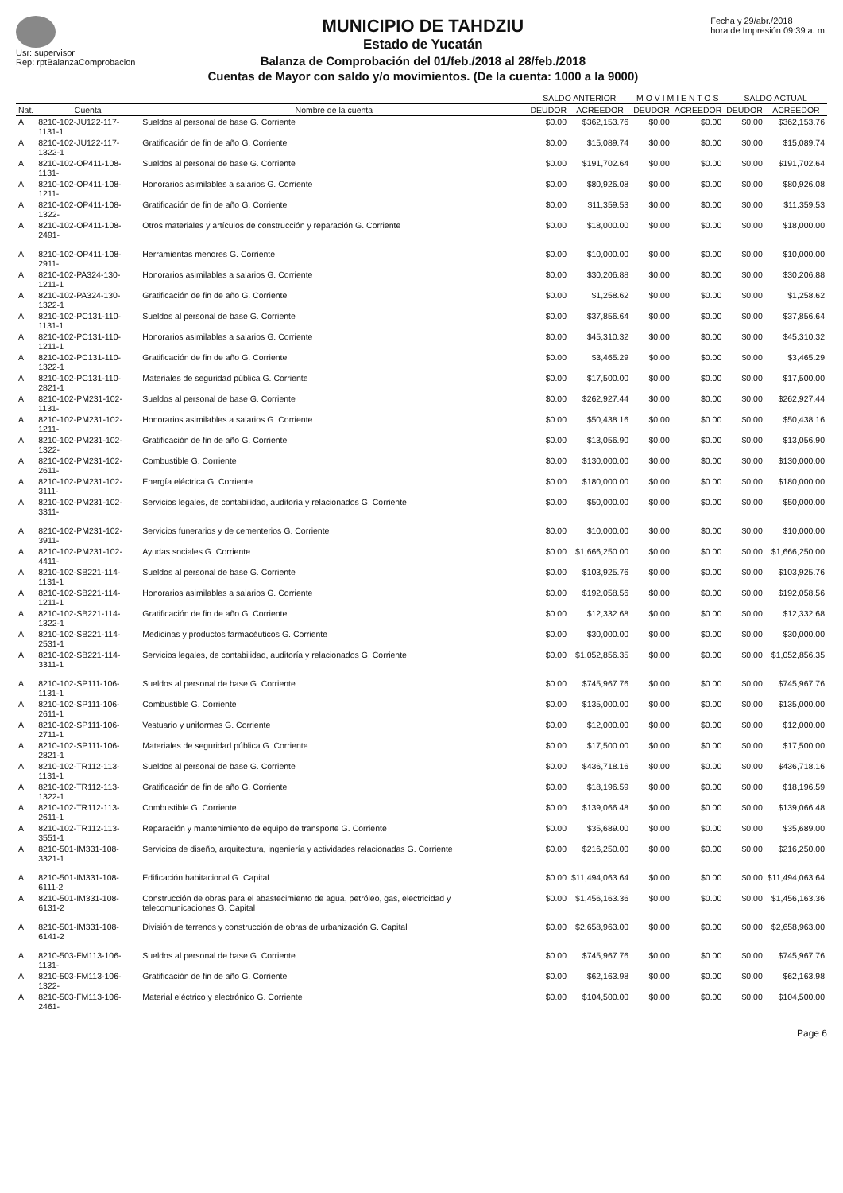Usr: supervisor
Rep: rptBalanzaComprobacion
MUNICIPIO DE TAHDZIU
Estado de Yucatán
Balanza de Comprobación del 01/feb./2018 al 28/feb./2018
Cuentas de Mayor con saldo y/o movimientos. (De la cuenta: 1000 a la 9000)
Fecha y 29/abr./2018
hora de Impresión 09:39 a. m.
| | | | SALDO ANTERIOR | | M O V I M I E N T O S | | SALDO ACTUAL | |
| --- | --- | --- | --- | --- | --- | --- | --- | --- |
| Nat. | Cuenta | Nombre de la cuenta | DEUDOR | ACREEDOR | DEUDOR | ACREEDOR | DEUDOR | ACREEDOR |
| A | 8210-102-JU122-117-1131-1 | Sueldos al personal de base G. Corriente | $0.00 | $362,153.76 | $0.00 | $0.00 | $0.00 | $362,153.76 |
| A | 8210-102-JU122-117-1322-1 | Gratificación de fin de año G. Corriente | $0.00 | $15,089.74 | $0.00 | $0.00 | $0.00 | $15,089.74 |
| A | 8210-102-OP411-108-1131- | Sueldos al personal de base G. Corriente | $0.00 | $191,702.64 | $0.00 | $0.00 | $0.00 | $191,702.64 |
| A | 8210-102-OP411-108-1211- | Honorarios asimilables a salarios G. Corriente | $0.00 | $80,926.08 | $0.00 | $0.00 | $0.00 | $80,926.08 |
| A | 8210-102-OP411-108-1322- | Gratificación de fin de año G. Corriente | $0.00 | $11,359.53 | $0.00 | $0.00 | $0.00 | $11,359.53 |
| A | 8210-102-OP411-108-2491- | Otros materiales y artículos de construcción y reparación G. Corriente | $0.00 | $18,000.00 | $0.00 | $0.00 | $0.00 | $18,000.00 |
| A | 8210-102-OP411-108-2911- | Herramientas menores G. Corriente | $0.00 | $10,000.00 | $0.00 | $0.00 | $0.00 | $10,000.00 |
| A | 8210-102-PA324-130-1211-1 | Honorarios asimilables a salarios G. Corriente | $0.00 | $30,206.88 | $0.00 | $0.00 | $0.00 | $30,206.88 |
| A | 8210-102-PA324-130-1322-1 | Gratificación de fin de año G. Corriente | $0.00 | $1,258.62 | $0.00 | $0.00 | $0.00 | $1,258.62 |
| A | 8210-102-PC131-110-1131-1 | Sueldos al personal de base G. Corriente | $0.00 | $37,856.64 | $0.00 | $0.00 | $0.00 | $37,856.64 |
| A | 8210-102-PC131-110-1211-1 | Honorarios asimilables a salarios G. Corriente | $0.00 | $45,310.32 | $0.00 | $0.00 | $0.00 | $45,310.32 |
| A | 8210-102-PC131-110-1322-1 | Gratificación de fin de año G. Corriente | $0.00 | $3,465.29 | $0.00 | $0.00 | $0.00 | $3,465.29 |
| A | 8210-102-PC131-110-2821-1 | Materiales de seguridad pública G. Corriente | $0.00 | $17,500.00 | $0.00 | $0.00 | $0.00 | $17,500.00 |
| A | 8210-102-PM231-102-1131- | Sueldos al personal de base G. Corriente | $0.00 | $262,927.44 | $0.00 | $0.00 | $0.00 | $262,927.44 |
| A | 8210-102-PM231-102-1211- | Honorarios asimilables a salarios G. Corriente | $0.00 | $50,438.16 | $0.00 | $0.00 | $0.00 | $50,438.16 |
| A | 8210-102-PM231-102-1322- | Gratificación de fin de año G. Corriente | $0.00 | $13,056.90 | $0.00 | $0.00 | $0.00 | $13,056.90 |
| A | 8210-102-PM231-102-2611- | Combustible G. Corriente | $0.00 | $130,000.00 | $0.00 | $0.00 | $0.00 | $130,000.00 |
| A | 8210-102-PM231-102-3111- | Energía eléctrica G. Corriente | $0.00 | $180,000.00 | $0.00 | $0.00 | $0.00 | $180,000.00 |
| A | 8210-102-PM231-102-3311- | Servicios legales, de contabilidad, auditoría y relacionados G. Corriente | $0.00 | $50,000.00 | $0.00 | $0.00 | $0.00 | $50,000.00 |
| A | 8210-102-PM231-102-3911- | Servicios funerarios y de cementerios G. Corriente | $0.00 | $10,000.00 | $0.00 | $0.00 | $0.00 | $10,000.00 |
| A | 8210-102-PM231-102-4411- | Ayudas sociales G. Corriente | $0.00 | $1,666,250.00 | $0.00 | $0.00 | $0.00 | $1,666,250.00 |
| A | 8210-102-SB221-114-1131-1 | Sueldos al personal de base G. Corriente | $0.00 | $103,925.76 | $0.00 | $0.00 | $0.00 | $103,925.76 |
| A | 8210-102-SB221-114-1211-1 | Honorarios asimilables a salarios G. Corriente | $0.00 | $192,058.56 | $0.00 | $0.00 | $0.00 | $192,058.56 |
| A | 8210-102-SB221-114-1322-1 | Gratificación de fin de año G. Corriente | $0.00 | $12,332.68 | $0.00 | $0.00 | $0.00 | $12,332.68 |
| A | 8210-102-SB221-114-2531-1 | Medicinas y productos farmacéuticos G. Corriente | $0.00 | $30,000.00 | $0.00 | $0.00 | $0.00 | $30,000.00 |
| A | 8210-102-SB221-114-3311-1 | Servicios legales, de contabilidad, auditoría y relacionados G. Corriente | $0.00 | $1,052,856.35 | $0.00 | $0.00 | $0.00 | $1,052,856.35 |
| A | 8210-102-SP111-106-1131-1 | Sueldos al personal de base G. Corriente | $0.00 | $745,967.76 | $0.00 | $0.00 | $0.00 | $745,967.76 |
| A | 8210-102-SP111-106-2611-1 | Combustible G. Corriente | $0.00 | $135,000.00 | $0.00 | $0.00 | $0.00 | $135,000.00 |
| A | 8210-102-SP111-106-2711-1 | Vestuario y uniformes G. Corriente | $0.00 | $12,000.00 | $0.00 | $0.00 | $0.00 | $12,000.00 |
| A | 8210-102-SP111-106-2821-1 | Materiales de seguridad pública G. Corriente | $0.00 | $17,500.00 | $0.00 | $0.00 | $0.00 | $17,500.00 |
| A | 8210-102-TR112-113-1131-1 | Sueldos al personal de base G. Corriente | $0.00 | $436,718.16 | $0.00 | $0.00 | $0.00 | $436,718.16 |
| A | 8210-102-TR112-113-1322-1 | Gratificación de fin de año G. Corriente | $0.00 | $18,196.59 | $0.00 | $0.00 | $0.00 | $18,196.59 |
| A | 8210-102-TR112-113-2611-1 | Combustible G. Corriente | $0.00 | $139,066.48 | $0.00 | $0.00 | $0.00 | $139,066.48 |
| A | 8210-102-TR112-113-3551-1 | Reparación y mantenimiento de equipo de transporte G. Corriente | $0.00 | $35,689.00 | $0.00 | $0.00 | $0.00 | $35,689.00 |
| A | 8210-501-IM331-108-3321-1 | Servicios de diseño, arquitectura, ingeniería y actividades relacionadas G. Corriente | $0.00 | $216,250.00 | $0.00 | $0.00 | $0.00 | $216,250.00 |
| A | 8210-501-IM331-108-6111-2 | Edificación habitacional G. Capital | $0.00 | $11,494,063.64 | $0.00 | $0.00 | $0.00 | $11,494,063.64 |
| A | 8210-501-IM331-108-6131-2 | Construcción de obras para el abastecimiento de agua, petróleo, gas, electricidad y telecomunicaciones G. Capital | $0.00 | $1,456,163.36 | $0.00 | $0.00 | $0.00 | $1,456,163.36 |
| A | 8210-501-IM331-108-6141-2 | División de terrenos y construcción de obras de urbanización G. Capital | $0.00 | $2,658,963.00 | $0.00 | $0.00 | $0.00 | $2,658,963.00 |
| A | 8210-503-FM113-106-1131- | Sueldos al personal de base G. Corriente | $0.00 | $745,967.76 | $0.00 | $0.00 | $0.00 | $745,967.76 |
| A | 8210-503-FM113-106-1322- | Gratificación de fin de año G. Corriente | $0.00 | $62,163.98 | $0.00 | $0.00 | $0.00 | $62,163.98 |
| A | 8210-503-FM113-106-2461- | Material eléctrico y electrónico G. Corriente | $0.00 | $104,500.00 | $0.00 | $0.00 | $0.00 | $104,500.00 |
Page 6